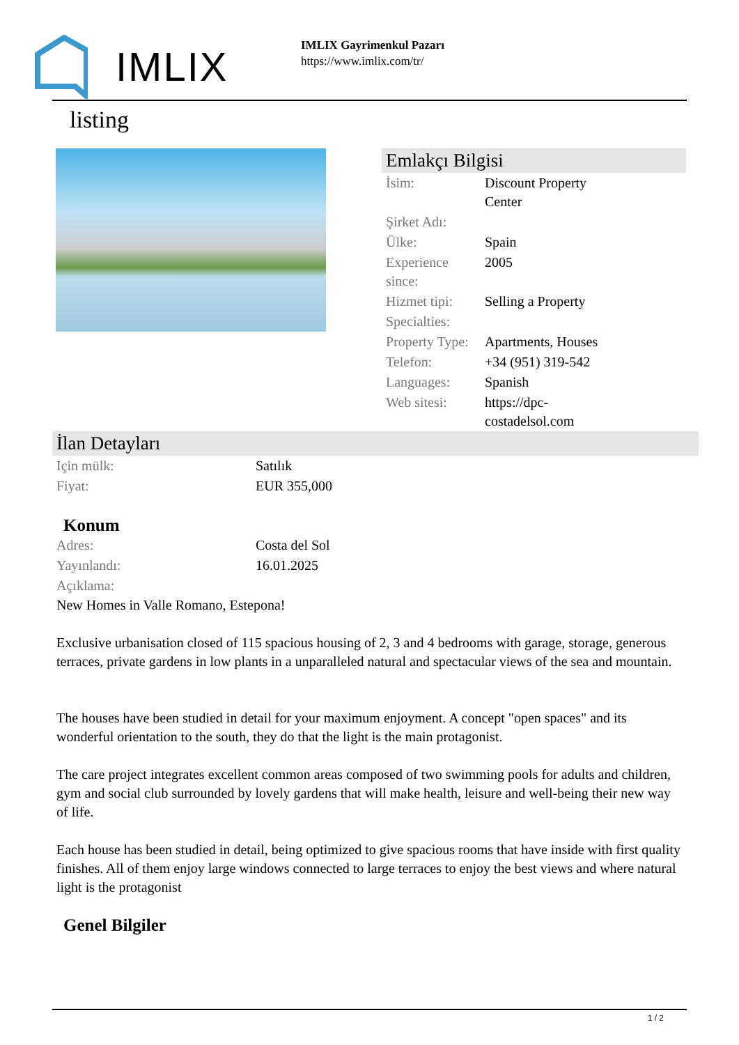IMLIX
IMLIX Gayrimenkul Pazarı
https://www.imlix.com/tr/
listing
Emlakçı Bilgisi
| İsim: | Discount Property Center |
| Şirket Adı: | |
| Ülke: | Spain |
| Experience since: | 2005 |
| Hizmet tipi: | Selling a Property |
| Specialties: | |
| Property Type: | Apartments, Houses |
| Telefon: | +34 (951) 319-542 |
| Languages: | Spanish |
| Web sitesi: | https://dpc- costadelsol.com |
İlan Detayları
| Için mülk: | Satılık |
| Fiyat: | EUR 355,000 |
Konum
| Adres: | Costa del Sol |
| Yayınlandı: | 16.01.2025 |
| Açıklama: | |
New Homes in Valle Romano, Estepona!
Exclusive urbanisation closed of 115 spacious housing of 2, 3 and 4 bedrooms with garage, storage, generous terraces, private gardens in low plants in a unparalleled natural and spectacular views of the sea and mountain.
The houses have been studied in detail for your maximum enjoyment. A concept "open spaces" and its wonderful orientation to the south, they do that the light is the main protagonist.
The care project integrates excellent common areas composed of two swimming pools for adults and children, gym and social club surrounded by lovely gardens that will make health, leisure and well-being their new way of life.
Each house has been studied in detail, being optimized to give spacious rooms that have inside with first quality finishes. All of them enjoy large windows connected to large terraces to enjoy the best views and where natural light is the protagonist
Genel Bilgiler
1 / 2